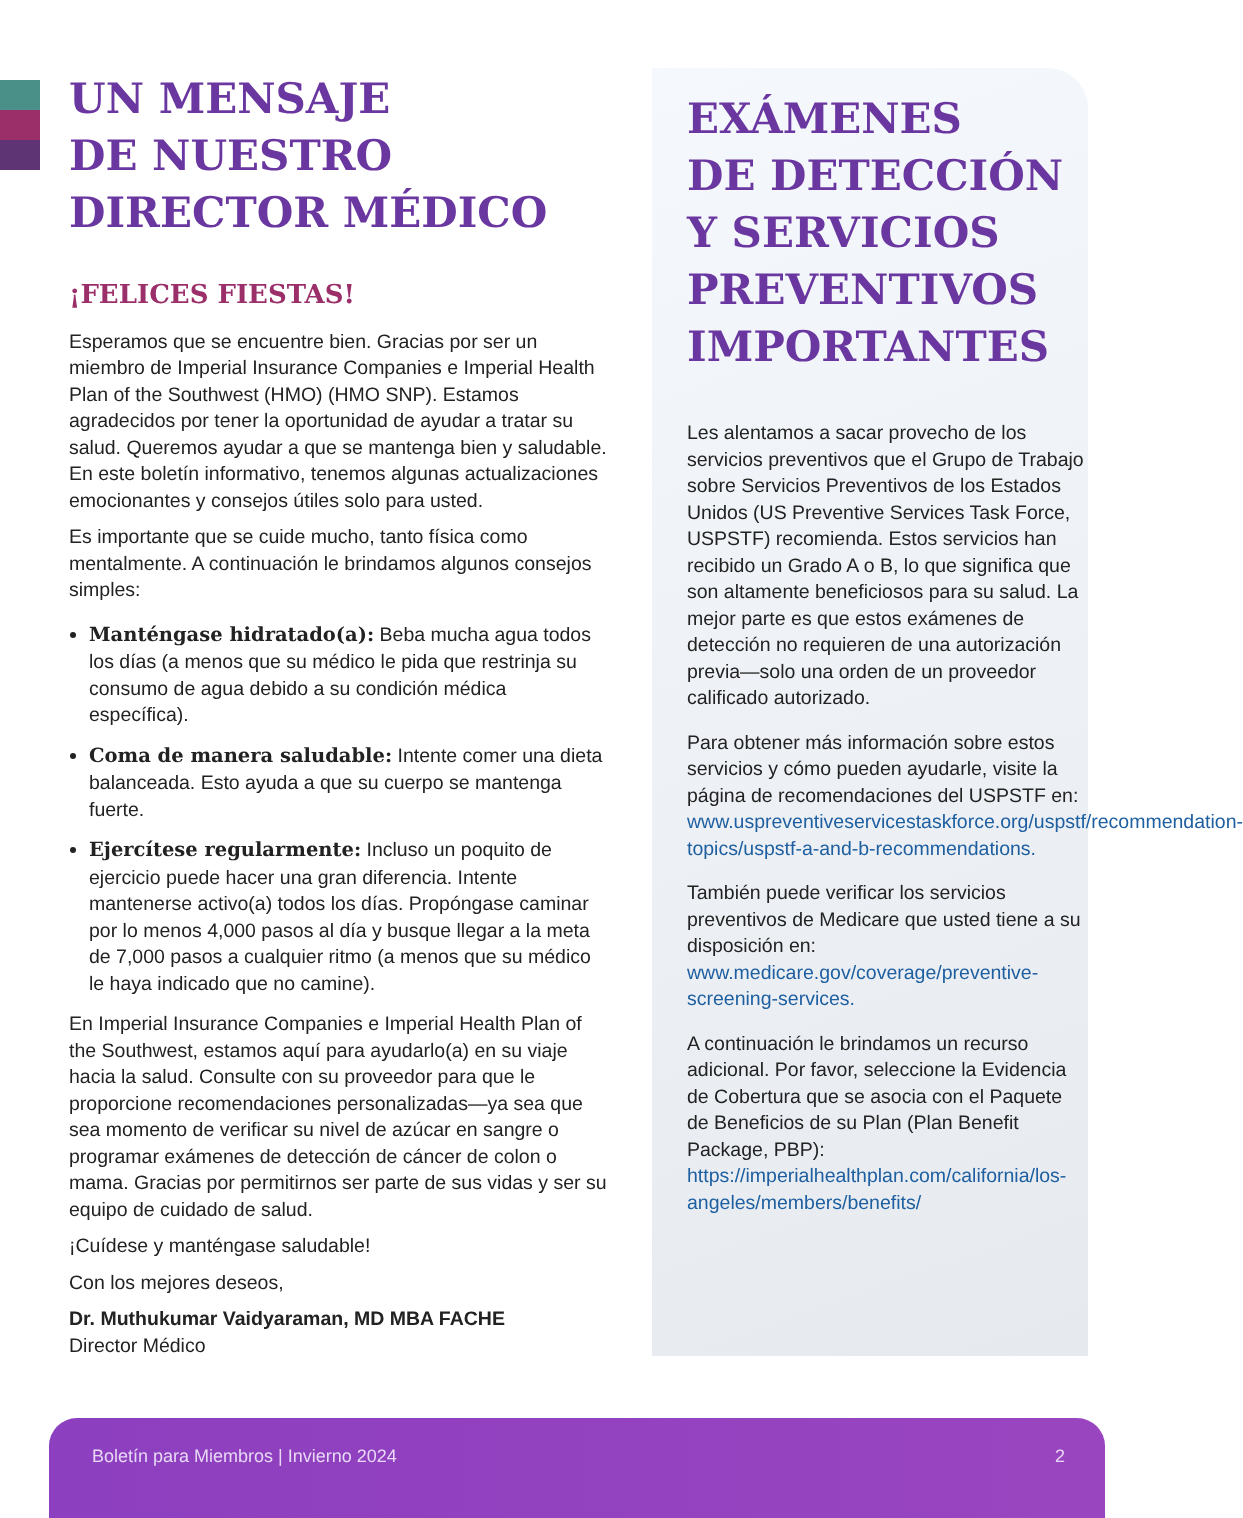UN MENSAJE
DE NUESTRO
DIRECTOR MÉDICO
¡FELICES FIESTAS!
Esperamos que se encuentre bien. Gracias por ser un miembro de Imperial Insurance Companies e Imperial Health Plan of the Southwest (HMO) (HMO SNP). Estamos agradecidos por tener la oportunidad de ayudar a tratar su salud. Queremos ayudar a que se mantenga bien y saludable. En este boletín informativo, tenemos algunas actualizaciones emocionantes y consejos útiles solo para usted.
Es importante que se cuide mucho, tanto física como mentalmente. A continuación le brindamos algunos consejos simples:
Manténgase hidratado(a): Beba mucha agua todos los días (a menos que su médico le pida que restrinja su consumo de agua debido a su condición médica específica).
Coma de manera saludable: Intente comer una dieta balanceada. Esto ayuda a que su cuerpo se mantenga fuerte.
Ejercítese regularmente: Incluso un poquito de ejercicio puede hacer una gran diferencia. Intente mantenerse activo(a) todos los días. Propóngase caminar por lo menos 4,000 pasos al día y busque llegar a la meta de 7,000 pasos a cualquier ritmo (a menos que su médico le haya indicado que no camine).
En Imperial Insurance Companies e Imperial Health Plan of the Southwest, estamos aquí para ayudarlo(a) en su viaje hacia la salud. Consulte con su proveedor para que le proporcione recomendaciones personalizadas—ya sea que sea momento de verificar su nivel de azúcar en sangre o programar exámenes de detección de cáncer de colon o mama. Gracias por permitirnos ser parte de sus vidas y ser su equipo de cuidado de salud.
¡Cuídese y manténgase saludable!
Con los mejores deseos,
Dr. Muthukumar Vaidyaraman, MD MBA FACHE
Director Médico
EXÁMENES
DE DETECCIÓN
Y SERVICIOS
PREVENTIVOS
IMPORTANTES
Les alentamos a sacar provecho de los servicios preventivos que el Grupo de Trabajo sobre Servicios Preventivos de los Estados Unidos (US Preventive Services Task Force, USPSTF) recomienda. Estos servicios han recibido un Grado A o B, lo que significa que son altamente beneficiosos para su salud. La mejor parte es que estos exámenes de detección no requieren de una autorización previa—solo una orden de un proveedor calificado autorizado.
Para obtener más información sobre estos servicios y cómo pueden ayudarle, visite la página de recomendaciones del USPSTF en: www.uspreventiveservicestaskforce.org/uspstf/recommendation-topics/uspstf-a-and-b-recommendations.
También puede verificar los servicios preventivos de Medicare que usted tiene a su disposición en: www.medicare.gov/coverage/preventive-screening-services.
A continuación le brindamos un recurso adicional. Por favor, seleccione la Evidencia de Cobertura que se asocia con el Paquete de Beneficios de su Plan (Plan Benefit Package, PBP): https://imperialhealthplan.com/california/los-angeles/members/benefits/
Boletín para Miembros | Invierno 2024 2